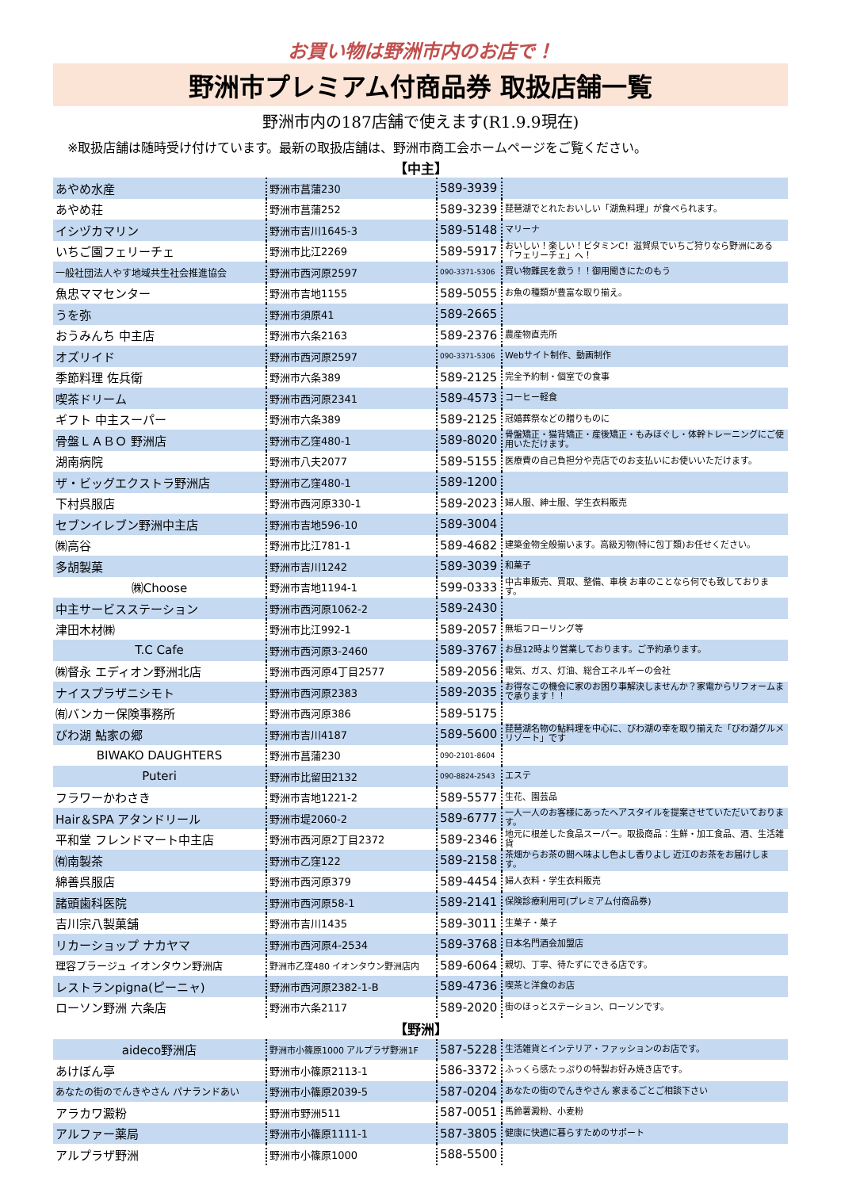お買い物は野洲市内のお店で！
野洲市プレミアム付商品券 取扱店舗一覧
野洲市内の187店舗で使えます(R1.9.9現在)
※取扱店舗は随時受け付けています。最新の取扱店舗は、野洲市商工会ホームページをご覧ください。
【中主】
| あやめ水産 | 野洲市菖蒲230 | 589-3939 | |
| あやめ荘 | 野洲市菖蒲252 | 589-3239 | 琵琶湖でとれたおいしい「湖魚料理」が食べられます。 |
| イシヅカマリン | 野洲市吉川1645-3 | 589-5148 | マリーナ |
| いちご園フェリーチェ | 野洲市比江2269 | 589-5917 | おいしい！楽しい！ビタミンC！滋賀県でいちご狩りなら野洲にある「フェリーチェ」へ！ |
| 一般社団法人やす地域共生社会推進協会 | 野洲市西河原2597 | 090-3371-5306 | 買い物難民を救う！！御用聞きにたのもう |
| 魚忠ママセンター | 野洲市吉地1155 | 589-5055 | お魚の種類が豊富な取り揃え。 |
| うを弥 | 野洲市須原41 | 589-2665 | |
| おうみんち 中主店 | 野洲市六条2163 | 589-2376 | 農産物直売所 |
| オズリイド | 野洲市西河原2597 | 090-3371-5306 | Webサイト制作、動画制作 |
| 季節料理 佐兵衛 | 野洲市六条389 | 589-2125 | 完全予約制・個室での食事 |
| 喫茶ドリーム | 野洲市西河原2341 | 589-4573 | コーヒー軽食 |
| ギフト 中主スーパー | 野洲市六条389 | 589-2125 | 冠婚葬祭などの贈りものに |
| 骨盤ＬＡＢＯ 野洲店 | 野洲市乙窪480-1 | 589-8020 | 骨盤矯正・猫背矯正・産後矯正・もみほぐし・体幹トレーニングにご使用いただけます。 |
| 湖南病院 | 野洲市八夫2077 | 589-5155 | 医療費の自己負担分や売店でのお支払いにお使いいただけます。 |
| ザ・ビッグエクストラ野洲店 | 野洲市乙窪480-1 | 589-1200 | |
| 下村呉服店 | 野洲市西河原330-1 | 589-2023 | 婦人服、紳士服、学生衣料販売 |
| セブンイレブン野洲中主店 | 野洲市吉地596-10 | 589-3004 | |
| ㈱高谷 | 野洲市比江781-1 | 589-4682 | 建築金物全般揃います。高級刃物(特に包丁類)お任せください。 |
| 多胡製菓 | 野洲市吉川1242 | 589-3039 | 和菓子 |
| ㈱Choose | 野洲市吉地1194-1 | 599-0333 | 中古車販売、買取、整備、車検 お車のことなら何でも致しております。 |
| 中主サービスステーション | 野洲市西河原1062-2 | 589-2430 | |
| 津田木材㈱ | 野洲市比江992-1 | 589-2057 | 無垢フローリング等 |
| T.C Cafe | 野洲市西河原3-2460 | 589-3767 | お昼12時より営業しております。ご予約承ります。 |
| ㈱督永 エディオン野洲北店 | 野洲市西河原4丁目2577 | 589-2056 | 電気、ガス、灯油、総合エネルギーの会社 |
| ナイスプラザニシモト | 野洲市西河原2383 | 589-2035 | お得なこの機会に家のお困り事解決しませんか？家電からリフォームまで承ります！！ |
| ㈲バンカー保険事務所 | 野洲市西河原386 | 589-5175 | |
| びわ湖 鮎家の郷 | 野洲市吉川4187 | 589-5600 | 琵琶湖名物の鮎料理を中心に、びわ湖の幸を取り揃えた「びわ湖グルメリゾート」です |
| BIWAKO DAUGHTERS | 野洲市菖蒲230 | 090-2101-8604 | |
| Puteri | 野洲市比留田2132 | 090-8824-2543 | エステ |
| フラワーかわさき | 野洲市吉地1221-2 | 589-5577 | 生花、園芸品 |
| Hair＆SPA アタンドリール | 野洲市堤2060-2 | 589-6777 | 一人一人のお客様にあったヘアスタイルを提案させていただいております。 |
| 平和堂 フレンドマート中主店 | 野洲市西河原2丁目2372 | 589-2346 | 地元に根差した食品スーパー。取扱商品：生鮮・加工食品、酒、生活雑貨 |
| ㈲南製茶 | 野洲市乙窪122 | 589-2158 | 茶畑からお茶の間へ味よし色よし香りよし 近江のお茶をお届けします。 |
| 綿善呉服店 | 野洲市西河原379 | 589-4454 | 婦人衣料・学生衣料販売 |
| 諸頭歯科医院 | 野洲市西河原58-1 | 589-2141 | 保険診療利用可(プレミアム付商品券) |
| 吉川宗八製菓舗 | 野洲市吉川1435 | 589-3011 | 生菓子・菓子 |
| リカーショップ ナカヤマ | 野洲市西河原4-2534 | 589-3768 | 日本名門酒会加盟店 |
| 理容プラージュ イオンタウン野洲店 | 野洲市乙窪480 イオンタウン野洲店内 | 589-6064 | 親切、丁寧、待たずにできる店です。 |
| レストランpigna(ピーニャ) | 野洲市西河原2382-1-B | 589-4736 | 喫茶と洋食のお店 |
| ローソン野洲 六条店 | 野洲市六条2117 | 589-2020 | 街のほっとステーション、ローソンです。 |
| 【野洲】 | | | |
| aideco野洲店 | 野洲市小篠原1000 アルプラザ野洲1F | 587-5228 | 生活雑貨とインテリア・ファッションのお店です。 |
| あけぼん亭 | 野洲市小篠原2113-1 | 586-3372 | ふっくら感たっぷりの特製お好み焼き店です。 |
| あなたの街のでんきやさん パナランドあい | 野洲市小篠原2039-5 | 587-0204 | あなたの街のでんきやさん 家まるごとご相談下さい |
| アラカワ澱粉 | 野洲市野洲511 | 587-0051 | 馬鈴薯澱粉、小麦粉 |
| アルファー薬局 | 野洲市小篠原1111-1 | 587-3805 | 健康に快適に暮らすためのサポート |
| アルプラザ野洲 | 野洲市小篠原1000 | 588-5500 | |